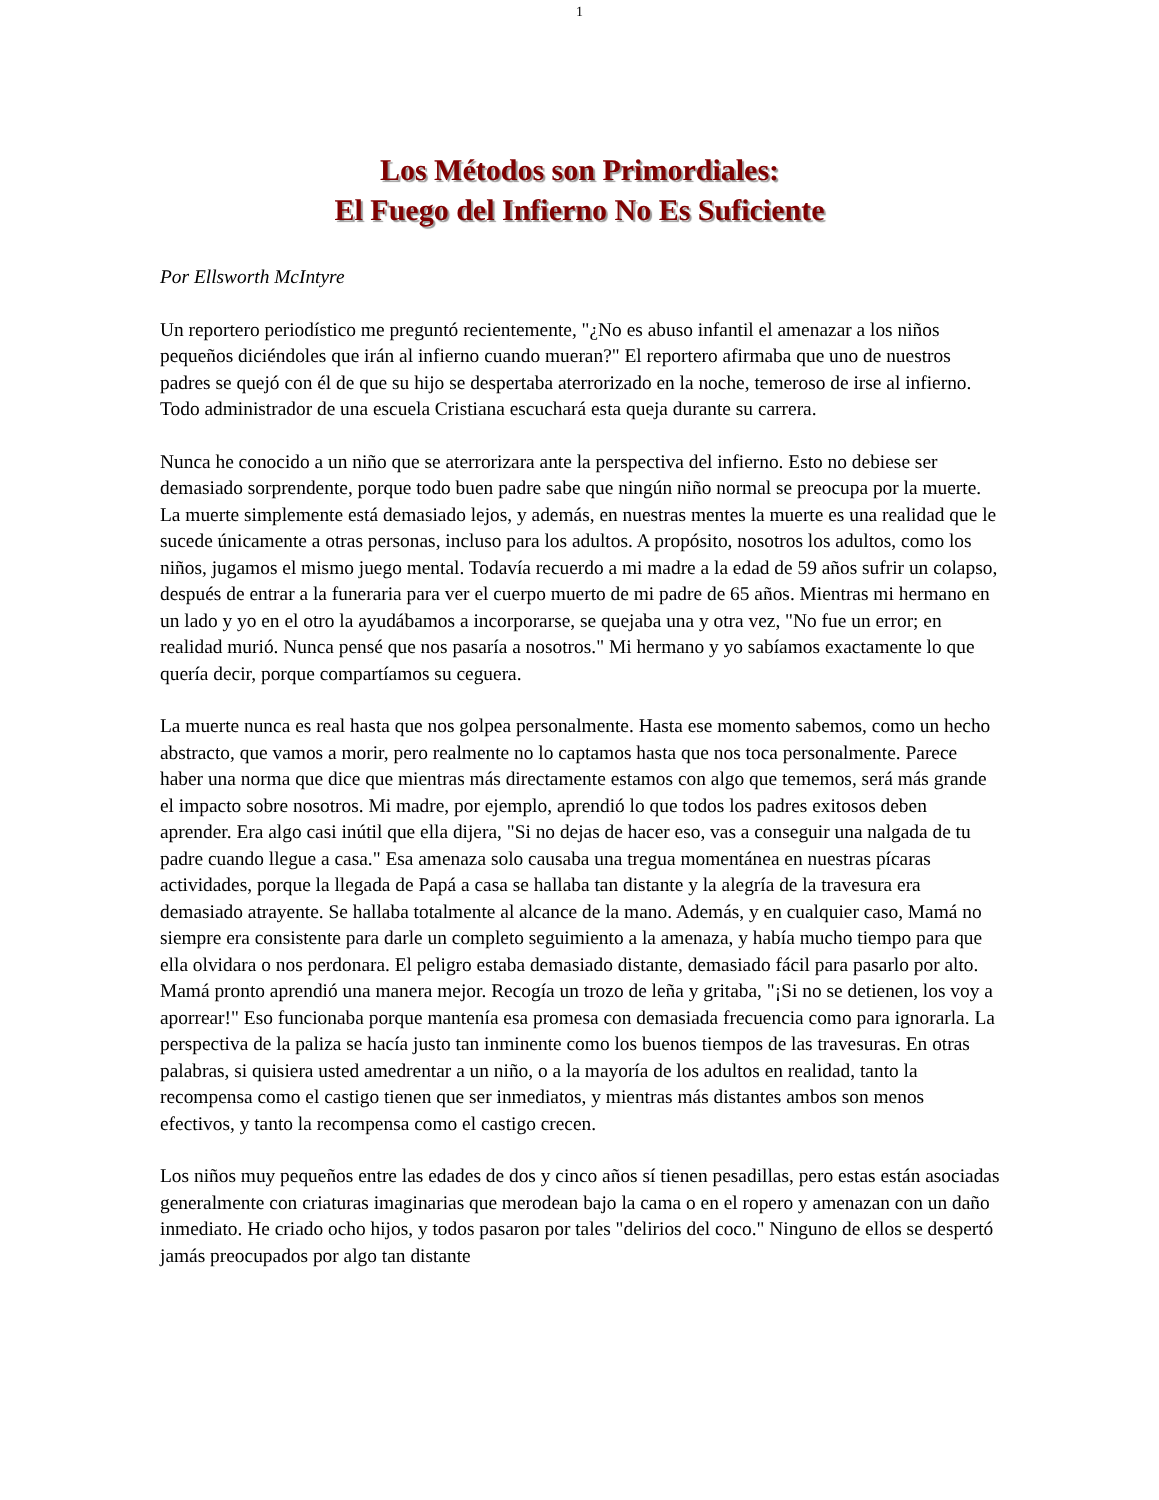1
Los Métodos son Primordiales:
El Fuego del Infierno No Es Suficiente
Por Ellsworth McIntyre
Un reportero periodístico me preguntó recientemente, "¿No es abuso infantil el amenazar a los niños pequeños diciéndoles que irán al infierno cuando mueran?" El reportero afirmaba que uno de nuestros padres se quejó con él de que su hijo se despertaba aterrorizado en la noche, temeroso de irse al infierno. Todo administrador de una escuela Cristiana escuchará esta queja durante su carrera.
Nunca he conocido a un niño que se aterrorizara ante la perspectiva del infierno. Esto no debiese ser demasiado sorprendente, porque todo buen padre sabe que ningún niño normal se preocupa por la muerte. La muerte simplemente está demasiado lejos, y además, en nuestras mentes la muerte es una realidad que le sucede únicamente a otras personas, incluso para los adultos. A propósito, nosotros los adultos, como los niños, jugamos el mismo juego mental. Todavía recuerdo a mi madre a la edad de 59 años sufrir un colapso, después de entrar a la funeraria para ver el cuerpo muerto de mi padre de 65 años. Mientras mi hermano en un lado y yo en el otro la ayudábamos a incorporarse, se quejaba una y otra vez, "No fue un error; en realidad murió. Nunca pensé que nos pasaría a nosotros." Mi hermano y yo sabíamos exactamente lo que quería decir, porque compartíamos su ceguera.
La muerte nunca es real hasta que nos golpea personalmente. Hasta ese momento sabemos, como un hecho abstracto, que vamos a morir, pero realmente no lo captamos hasta que nos toca personalmente. Parece haber una norma que dice que mientras más directamente estamos con algo que tememos, será más grande el impacto sobre nosotros. Mi madre, por ejemplo, aprendió lo que todos los padres exitosos deben aprender. Era algo casi inútil que ella dijera, "Si no dejas de hacer eso, vas a conseguir una nalgada de tu padre cuando llegue a casa." Esa amenaza solo causaba una tregua momentánea en nuestras pícaras actividades, porque la llegada de Papá a casa se hallaba tan distante y la alegría de la travesura era demasiado atrayente. Se hallaba totalmente al alcance de la mano. Además, y en cualquier caso, Mamá no siempre era consistente para darle un completo seguimiento a la amenaza, y había mucho tiempo para que ella olvidara o nos perdonara. El peligro estaba demasiado distante, demasiado fácil para pasarlo por alto. Mamá pronto aprendió una manera mejor. Recogía un trozo de leña y gritaba, "¡Si no se detienen, los voy a aporrear!" Eso funcionaba porque mantenía esa promesa con demasiada frecuencia como para ignorarla. La perspectiva de la paliza se hacía justo tan inminente como los buenos tiempos de las travesuras. En otras palabras, si quisiera usted amedrentar a un niño, o a la mayoría de los adultos en realidad, tanto la recompensa como el castigo tienen que ser inmediatos, y mientras más distantes ambos son menos efectivos, y tanto la recompensa como el castigo crecen.
Los niños muy pequeños entre las edades de dos y cinco años sí tienen pesadillas, pero estas están asociadas generalmente con criaturas imaginarias que merodean bajo la cama o en el ropero y amenazan con un daño inmediato. He criado ocho hijos, y todos pasaron por tales "delirios del coco." Ninguno de ellos se despertó jamás preocupados por algo tan distante